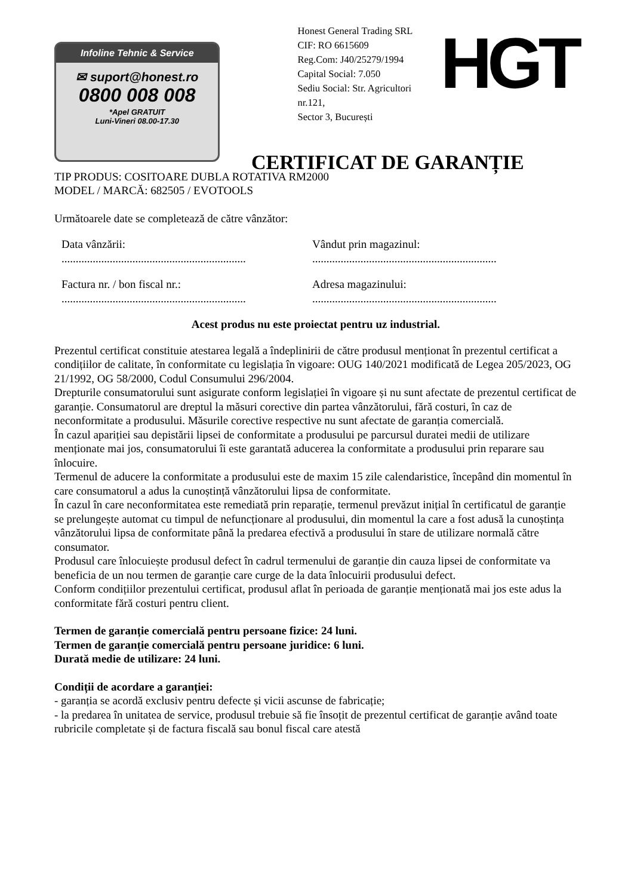Infoline Tehnic & Service
✉ suport@honest.ro
0800 008 008
*Apel GRATUIT
Luni-Vineri 08.00-17.30
Honest General Trading SRL
CIF: RO 6615609
Reg.Com: J40/25279/1994
Capital Social: 7.050
Sediu Social: Str. Agricultori nr.121,
Sector 3, București
HGT
CERTIFICAT DE GARANȚIE
TIP PRODUS: COSITOARE DUBLA ROTATIVA RM2000
MODEL / MARCĂ: 682505 / EVOTOOLS
Următoarele date se completează de către vânzător:
Data vânzării:
.................................................................
Vândut prin magazinul:
.................................................................
Factura nr. / bon fiscal nr.:
.................................................................
Adresa magazinului:
.................................................................
Acest produs nu este proiectat pentru uz industrial.
Prezentul certificat constituie atestarea legală a îndeplinirii de către produsul menționat în prezentul certificat a condițiilor de calitate, în conformitate cu legislația în vigoare: OUG 140/2021 modificată de Legea 205/2023, OG 21/1992, OG 58/2000, Codul Consumului 296/2004.
Drepturile consumatorului sunt asigurate conform legislației în vigoare și nu sunt afectate de prezentul certificat de garanție. Consumatorul are dreptul la măsuri corective din partea vânzătorului, fără costuri, în caz de neconformitate a produsului. Măsurile corective respective nu sunt afectate de garanția comercială.
În cazul apariției sau depistării lipsei de conformitate a produsului pe parcursul duratei medii de utilizare menționate mai jos, consumatorului îi este garantată aducerea la conformitate a produsului prin reparare sau înlocuire.
Termenul de aducere la conformitate a produsului este de maxim 15 zile calendaristice, începând din momentul în care consumatorul a adus la cunoștință vânzătorului lipsa de conformitate.
În cazul în care neconformitatea este remediată prin reparație, termenul prevăzut inițial în certificatul de garanție se prelungește automat cu timpul de nefuncționare al produsului, din momentul la care a fost adusă la cunoștința vânzătorului lipsa de conformitate până la predarea efectivă a produsului în stare de utilizare normală către consumator.
Produsul care înlocuiește produsul defect în cadrul termenului de garanție din cauza lipsei de conformitate va beneficia de un nou termen de garanție care curge de la data înlocuirii produsului defect.
Conform condițiilor prezentului certificat, produsul aflat în perioada de garanție menționată mai jos este adus la conformitate fără costuri pentru client.
Termen de garanție comercială pentru persoane fizice: 24 luni.
Termen de garanție comercială pentru persoane juridice: 6 luni.
Durată medie de utilizare: 24 luni.
Condiții de acordare a garanției:
- garanția se acordă exclusiv pentru defecte și vicii ascunse de fabricație;
- la predarea în unitatea de service, produsul trebuie să fie însoțit de prezentul certificat de garanție având toate rubricile completate și de factura fiscală sau bonul fiscal care atestă